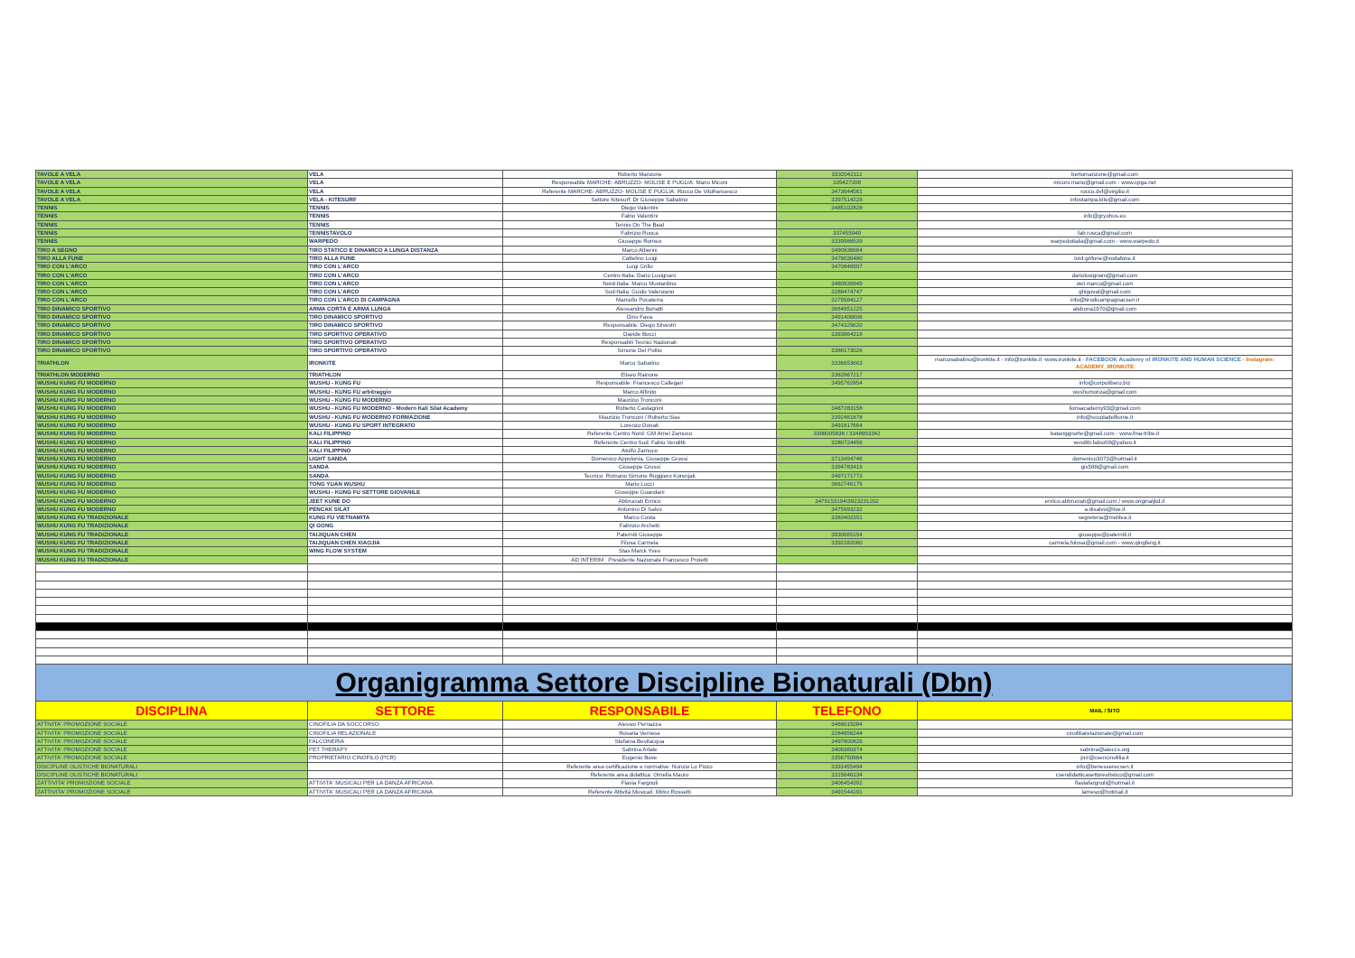| TAVOLE A VELA | VELA | Roberto Manzone | 3332042112 | bertomanzone@gmail.com |
| TAVOLE A VELA | VELA | Responsabile MARCHE- ABRUZZO- MOLISE E PUGLIA: Mario Miconi | 335427208 | miconi.mario@gmail.com - www.cpga.net |
| TAVOLE A VELA | VELA | Referente MARCHE- ABRUZZO- MOLISE E PUGLIA: Rocco De Vitofrancesco | 3473644561 | rocco.dvf@virgilio.it |
| TAVOLE A VELA | VELA - KITESURF | Settore Kitesurf: Dr Giuseppe Sabatino | 3397514228 | infostampa.kite@gmail.com |
| TENNIS | TENNIS | Diego Valentini | 3485102828 | |
| TENNIS | TENNIS | Fabio Valentini | | info@gryohus.eu |
| TENNIS | TENNIS | Tennis On The Beat | | |
| TENNIS | TENNISTAVOLO | Fabrizio Rusca | 337455049 | fab.rusca@gmail.com |
| TENNIS | WARPEDO | Giuseppe Romeo | 3339988539 | warpedoitalia@gmail.com - www.warpedo.it |
| TIRO A SEGNO | TIRO STATICO E DINAMICO A LUNGA DISTANZA | Marco Alberini | 3490836664 | |
| TIRO ALLA FUNE | TIRO ALLA FUNE | Cattelino Luigi | 3479036480 | lord.grifone@vodafone.it |
| TIRO CON L'ARCO | TIRO CON L'ARCO | Luigi Grillo | 3470846907 | |
| TIRO CON L'ARCO | TIRO CON L'ARCO | Centro-Italia: Dario Lusignani | | dariolusignani@gmail.com |
| TIRO CON L'ARCO | TIRO CON L'ARCO | Nord-Italia: Marco Mustardino | 3480936849 | owl.marco@gmail.com |
| TIRO CON L'ARCO | TIRO CON L'ARCO | Sud-Italia: Guido Valenzano | 3288474747 | ghigoval@gmail.com |
| TIRO CON L'ARCO | TIRO CON L'ARCO DI CAMPAGNA | Marcello Pocaterra | 3279584127 | info@tirodicampagnacsen.it |
| TIRO DINAMICO SPORTIVO | ARMA CORTA E ARMA LUNGA | Alessandro Bonatti | 3664951225 | alebona1970@gmail.com |
| TIRO DINAMICO SPORTIVO | TIRO DINAMICO SPORTIVO | Dino Fava | 3491406606 | |
| TIRO DINAMICO SPORTIVO | TIRO DINAMICO SPORTIVO | Responsabile: Diego Silvestri | 3474329620 | |
| TIRO DINAMICO SPORTIVO | TIRO SPORTIVO OPERATIVO | Davide Bocci | 3393864318 | |
| TIRO DINAMICO SPORTIVO | TIRO SPORTIVO OPERATIVO | Responsabili Tecnici Nazionali: | | |
| TIRO DINAMICO SPORTIVO | TIRO SPORTIVO OPERATIVO | Simone Del Polito | 3388173026 | |
| TRIATHLON | IRONKITE | Marco Sabatino | 3336653663 | marcosabatino@ironkite.it - info@ironkite.it -www.ironkite.it - FACEBOOK Academy of IRONKITE AND HUMAN SCIENCE - Instagram: ACADEMY_IRONKITE |
| TRIATHLON MODERNO | TRIATHLON | Eliseo Rainone | 3382867217 | |
| WUSHU KUNG FU MODERNO | WUSHU - KUNG FU | Responsabile: Francesco Callegari | 3495762854 | info@corpolibero.biz |
| WUSHU KUNG FU MODERNO | WUSHU - KUNG FU arbitraggio | Marco Alfinito | | wushumonza@gmail.com |
| WUSHU KUNG FU MODERNO | WUSHU - KUNG FU MODERNO | Maurizio Tronconi | | |
| WUSHU KUNG FU MODERNO | WUSHU - KUNG FU MODERNO - Modern Kali Silat Academy | Roberto Castagnini | 3487283158 | lionsacademy93@gmail.com |
| WUSHU KUNG FU MODERNO | WUSHU - KUNG FU MODERNO FORMAZIONE | Maurizio Tronconi / Roberto Sias | 3392461878 | info@scuoladelfiume.it |
| WUSHU KUNG FU MODERNO | WUSHU - KUNG FU SPORT INTEGRATO | Lorenzo Donati | 3491817664 | |
| WUSHU KUNG FU MODERNO | KALI FILIPPINO | Referente Centro Nord: GM Arnel Zamuco | 3388005838 / 3348993342 | batanggnorte@gmail.com - www.fma-tribe.it |
| WUSHU KUNG FU MODERNO | KALI FILIPPINO | Referente Centro Sud: Fabio Venditti | 3280724456 | venditti.fabio59@yahoo.it |
| WUSHU KUNG FU MODERNO | KALI FILIPPINO | Atulfo Zamuco | | |
| WUSHU KUNG FU MODERNO | LIGHT SANDA | Domenico Appolonia, Giuseppe Grossi | 3713494746 | domenico3073@hotmail.it |
| WUSHU KUNG FU MODERNO | SANDA | Giuseppe Grossi | 3394783419 | gix588@gmail.com |
| WUSHU KUNG FU MODERNO | SANDA | Tecnico: Romano Simone Ruggiero Korenjak | 3497271773 | |
| WUSHU KUNG FU MODERNO | TONG YUAN WUSHU | Mario Lucci | 3662746179 | |
| WUSHU KUNG FU MODERNO | WUSHU - KUNG FU SETTORE GIOVANILE | Giuseppe Guandani | | |
| WUSHU KUNG FU MODERNO | JEET KUNE DO | Abbruciati Enrico | 3479153194/3923231202 | enrico.abbruciati@gmail.com / www.originaljkd.it |
| WUSHU KUNG FU MODERNO | PENCAK SILAT | Antonino Di Salvo | 3475993232 | a.disalvo@live.it |
| WUSHU KUNG FU TRADIZIONALE | KUNG FU VIETNAMITA | Marco Costa | 3383402351 | segreteria@melitea.it |
| WUSHU KUNG FU TRADIZIONALE | QI GONG | Fabrizio Archetti | | |
| WUSHU KUNG FU TRADIZIONALE | TAIJIQUAN CHEN | Paterniti Giuseppe | 3930065154 | giuseppe@paterniti.it |
| WUSHU KUNG FU TRADIZIONALE | TAIJIQUAN CHEN XIAOJIA | Filosa Carmela | 3392282080 | carmela.folosa@gmail.com - www.qingfeng.it |
| WUSHU KUNG FU TRADIZIONALE | WING FLOW SYSTEM | Stas Marck Yves | | |
| WUSHU KUNG FU TRADIZIONALE | | AD INTERIM : Presidente Nazionale Francesco Proietti | | |
| Organigramma Settore Discipline Bionaturali (Dbn) | | | | |
| DISCIPLINA | SETTORE | RESPONSABILE | TELEFONO | MAIL / SITO |
| ATTIVITA' PROMOZIONE SOCIALE | CINOFILIA DA SOCCORSO | Alessio Pernazza | 3468015084 | |
| ATTIVITA' PROMOZIONE SOCIALE | CINOFILIA RELAZIONALE | Rosaria Vernese | 3284856244 | cinofiliarelazionale@gmail.com |
| ATTIVITA' PROMOZIONE SOCIALE | FALCONERIA | Stefania Bevilacqua | 3497800826 | |
| ATTIVITA' PROMOZIONE SOCIALE | PET THERAPY | Sabrina Artale | 3409360374 | sabrina@aieccs.org |
| ATTIVITA' PROMOZIONE SOCIALE | PROPRIETARIO CINOFILO (PCR) | Eugenio Bove | 3356750964 | pcr@csencinofilia.it |
| DISCIPLINE OLISTICHE BIONATURALI | | Referente area certificazione e normative: Nunzio Lo Pizzo | 3391455494 | info@benesserecsen.it |
| DISCIPLINE OLISTICHE BIONATURALI | | Referente area didattica: Ornella Mauro | 3315646134 | csendidatticasettoreolistico@gmail.com |
| ZATTIVITA' PROMOZIONE SOCIALE | ATTIVITA' MUSICALI PER LA DANZA AFRICANA | Flavia Fargnoli | 3406454392 | flaviafargnoli@hotmail.it |
| ZATTIVITA' PROMOZIONE SOCIALE | ATTIVITA' MUSICALI PER LA DANZA AFRICANA | Referente Attività Musicali: Mirko Rossetti | 3491544191 | lameso@hotmail.it |